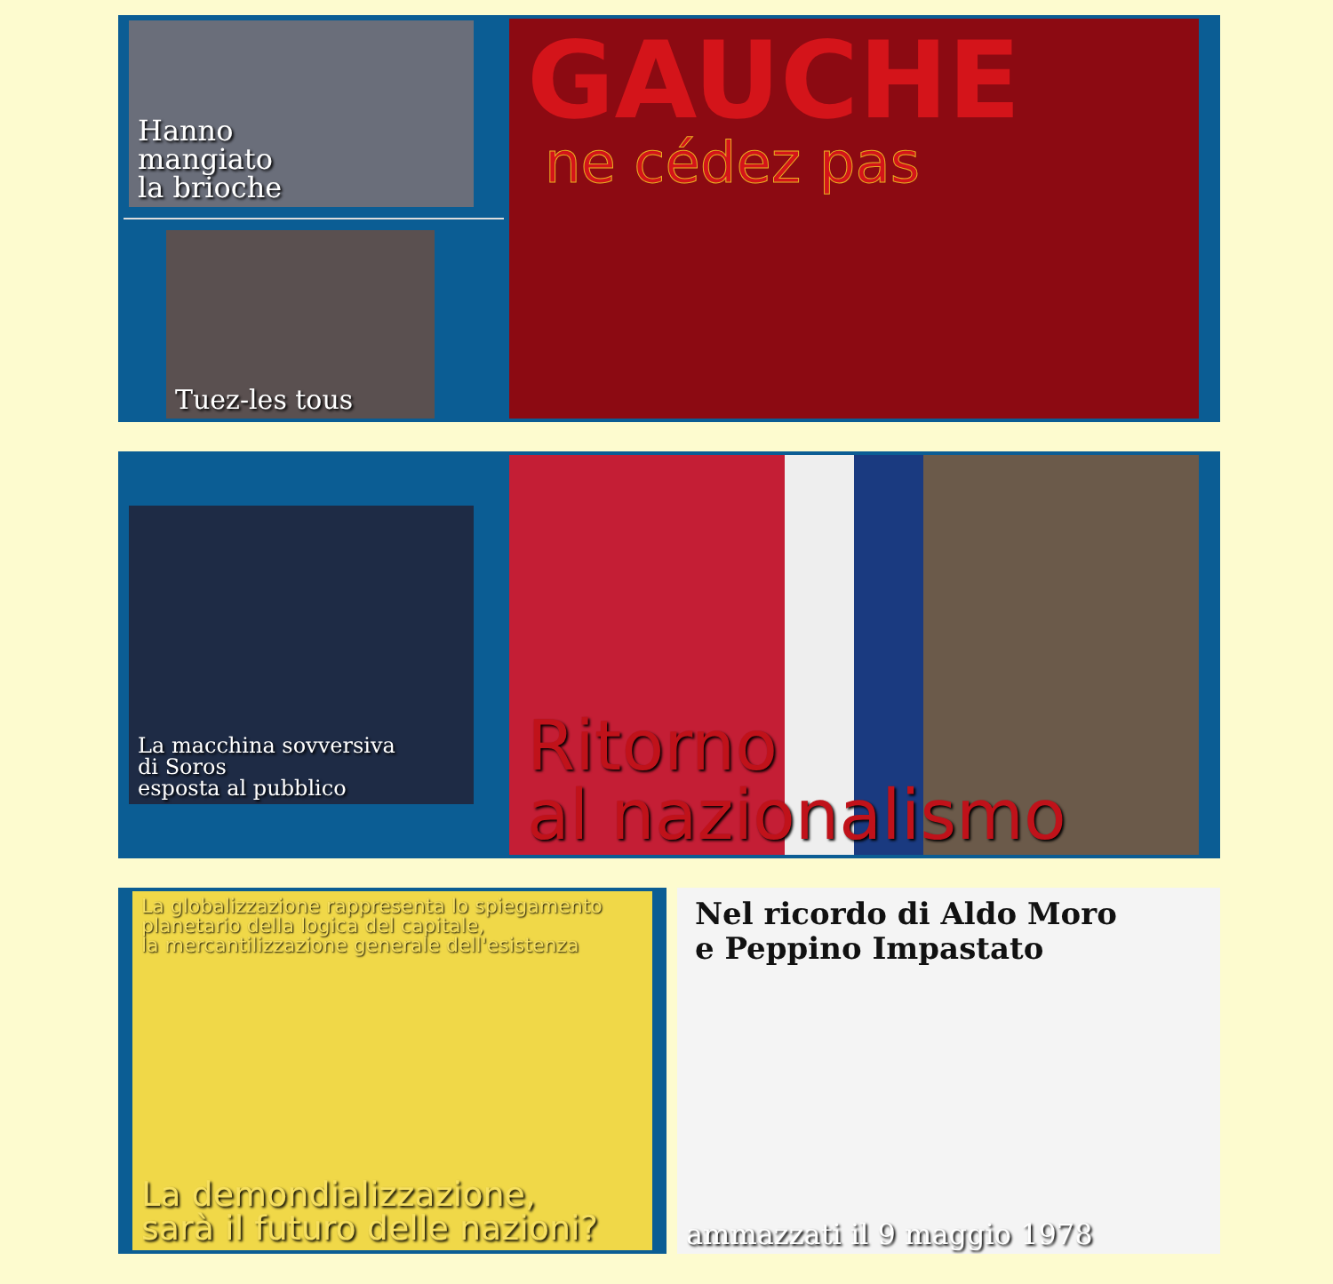Hanno
mangiato
la brioche
Tuez-les tous
GAUCHE
ne cédez pas
La macchina sovversiva
di Soros
esposta al pubblico
Ritorno
al nazionalismo
La globalizzazione rappresenta lo spiegamento
planetario della logica del capitale,
la mercantilizzazione generale dell'esistenza
La demondializzazione,
sarà il futuro delle nazioni?
Nel ricordo di Aldo Moro
e Peppino Impastato
ammazzati il 9 maggio 1978